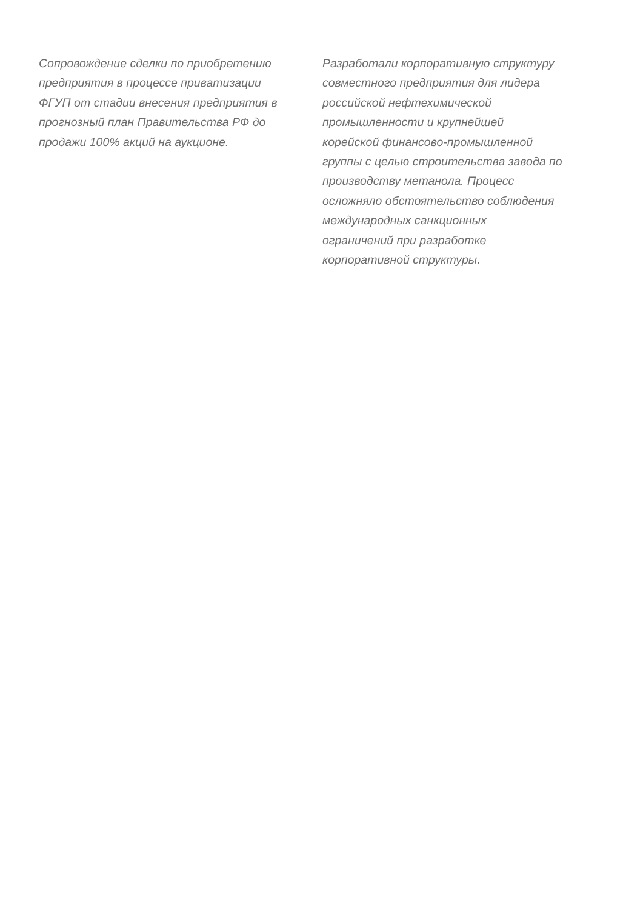Сопровождение сделки по приобретению
предприятия в процессе приватизации
ФГУП от стадии внесения предприятия в
прогнозный план Правительства РФ до
продажи 100% акций на аукционе.
Разработали корпоративную структуру
совместного предприятия для лидера
российской нефтехимической
промышленности и крупнейшей
корейской финансово-промышленной
группы с целью строительства завода по
производству метанола. Процесс
осложняло обстоятельство соблюдения
международных санкционных
ограничений при разработке
корпоративной структуры.